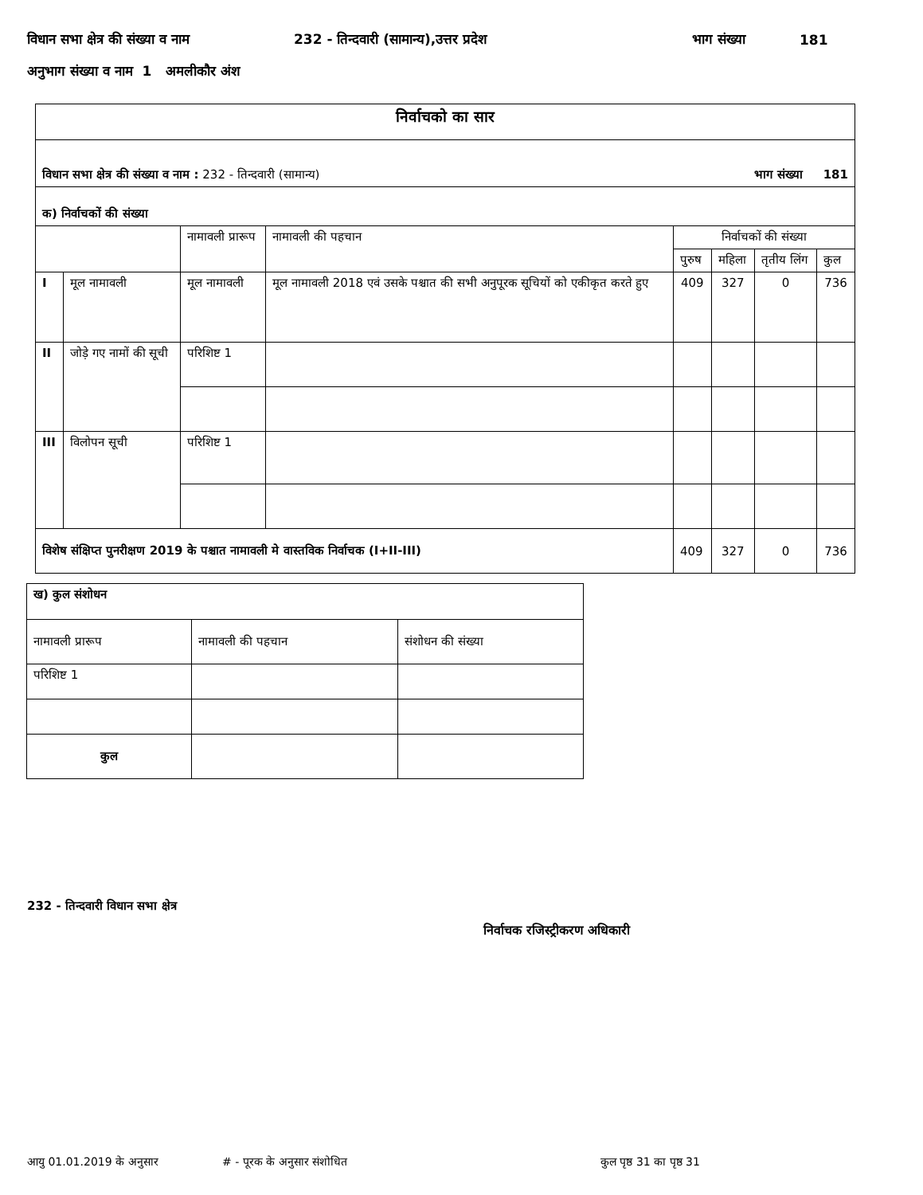विधान सभा क्षेत्र की संख्या व नाम 232 - तिन्दवारी (सामान्य),उत्तर प्रदेश भाग संख्या 181
अनुभाग संख्या व नाम 1 अमलीकौर अंश
| निर्वाचको का सार | | | | | | | |
| विधान सभा क्षेत्र की संख्या व नाम : 232 - तिन्दवारी (सामान्य) भाग संख्या 181 | | | | | | | |
| क) निर्वाचकों की संख्या | | | | | | | |
| | | नामावली प्रारूप | नामावली की पहचान | निर्वाचकों की संख्या | | | |
| | | | | पुरुष | महिला | तृतीय लिंग | कुल |
| I | मूल नामावली | मूल नामावली | मूल नामावली 2018 एवं उसके पश्चात की सभी अनुपूरक सूचियों को एकीकृत करते हुए | 409 | 327 | 0 | 736 |
| II | जोड़े गए नामों की सूची | परिशिष्ट 1 | | | | | |
| III | विलोपन सूची | परिशिष्ट 1 | | | | | |
| विशेष संक्षिप्त पुनरीक्षण 2019 के पश्चात नामावली मे वास्तविक निर्वाचक (I+II-III) | | | | 409 | 327 | 0 | 736 |
| ख) कुल संशोधन | | |
| नामावली प्रारूप | नामावली की पहचान | संशोधन की संख्या |
| परिशिष्ट 1 | | |
| कुल | | |
232 - तिन्दवारी विधान सभा क्षेत्र
निर्वाचक रजिस्ट्रीकरण अधिकारी
आयु 01.01.2019 के अनुसार # - पूरक के अनुसार संशोधित कुल पृष्ठ 31 का पृष्ठ 31